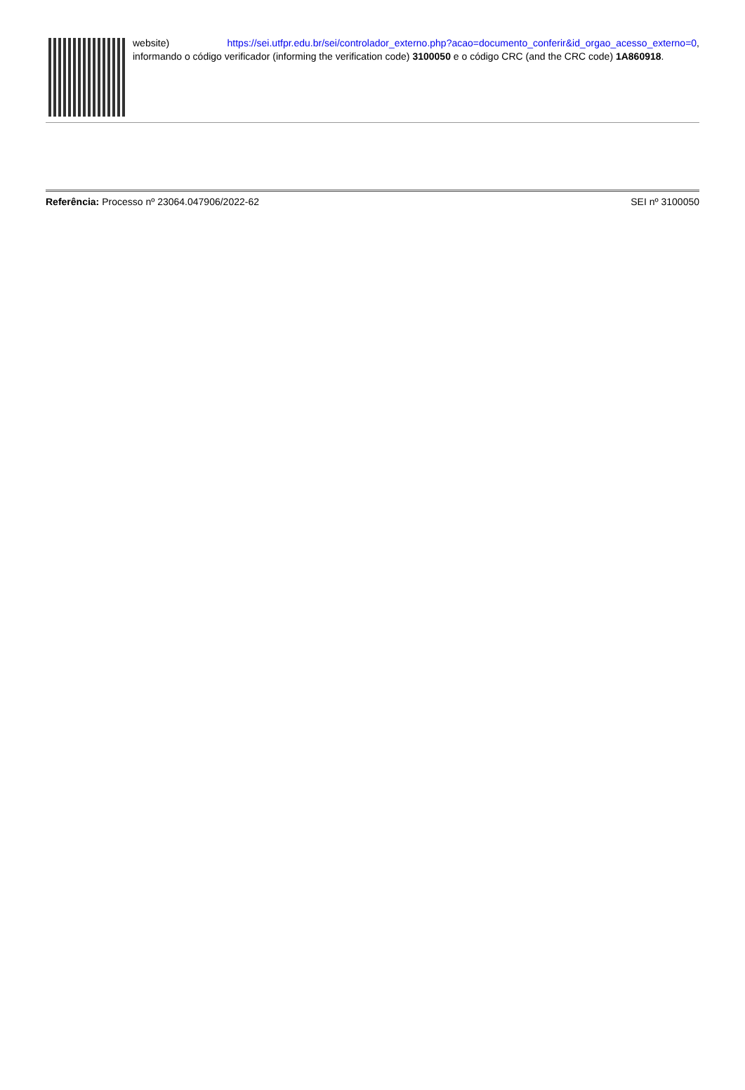website) https://sei.utfpr.edu.br/sei/controlador_externo.php?acao=documento_conferir&id_orgao_acesso_externo=0, informando o código verificador (informing the verification code) 3100050 e o código CRC (and the CRC code) 1A860918.
Referência: Processo nº 23064.047906/2022-62
SEI nº 3100050